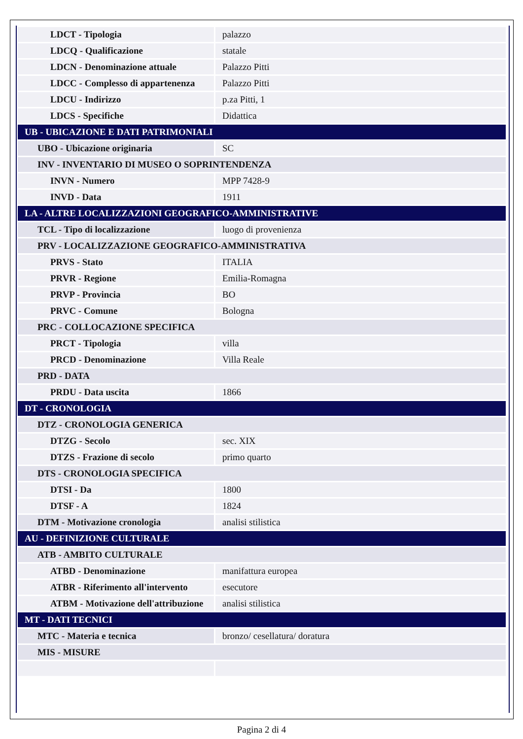| LDCT - Tipologia | palazzo |
| LDCQ - Qualificazione | statale |
| LDCN - Denominazione attuale | Palazzo Pitti |
| LDCC - Complesso di appartenenza | Palazzo Pitti |
| LDCU - Indirizzo | p.za Pitti, 1 |
| LDCS - Specifiche | Didattica |
| UB - UBICAZIONE E DATI PATRIMONIALI | |
| UBO - Ubicazione originaria | SC |
| INV - INVENTARIO DI MUSEO O SOPRINTENDENZA | |
| INVN - Numero | MPP 7428-9 |
| INVD - Data | 1911 |
| LA - ALTRE LOCALIZZAZIONI GEOGRAFICO-AMMINISTRATIVE | |
| TCL - Tipo di localizzazione | luogo di provenienza |
| PRV - LOCALIZZAZIONE GEOGRAFICO-AMMINISTRATIVA | |
| PRVS - Stato | ITALIA |
| PRVR - Regione | Emilia-Romagna |
| PRVP - Provincia | BO |
| PRVC - Comune | Bologna |
| PRC - COLLOCAZIONE SPECIFICA | |
| PRCT - Tipologia | villa |
| PRCD - Denominazione | Villa Reale |
| PRD - DATA | |
| PRDU - Data uscita | 1866 |
| DT - CRONOLOGIA | |
| DTZ - CRONOLOGIA GENERICA | |
| DTZG - Secolo | sec. XIX |
| DTZS - Frazione di secolo | primo quarto |
| DTS - CRONOLOGIA SPECIFICA | |
| DTSI - Da | 1800 |
| DTSF - A | 1824 |
| DTM - Motivazione cronologia | analisi stilistica |
| AU - DEFINIZIONE CULTURALE | |
| ATB - AMBITO CULTURALE | |
| ATBD - Denominazione | manifattura europea |
| ATBR - Riferimento all'intervento | esecutore |
| ATBM - Motivazione dell'attribuzione | analisi stilistica |
| MT - DATI TECNICI | |
| MTC - Materia e tecnica | bronzo/ cesellatura/ doratura |
| MIS - MISURE | |
Pagina 2 di 4